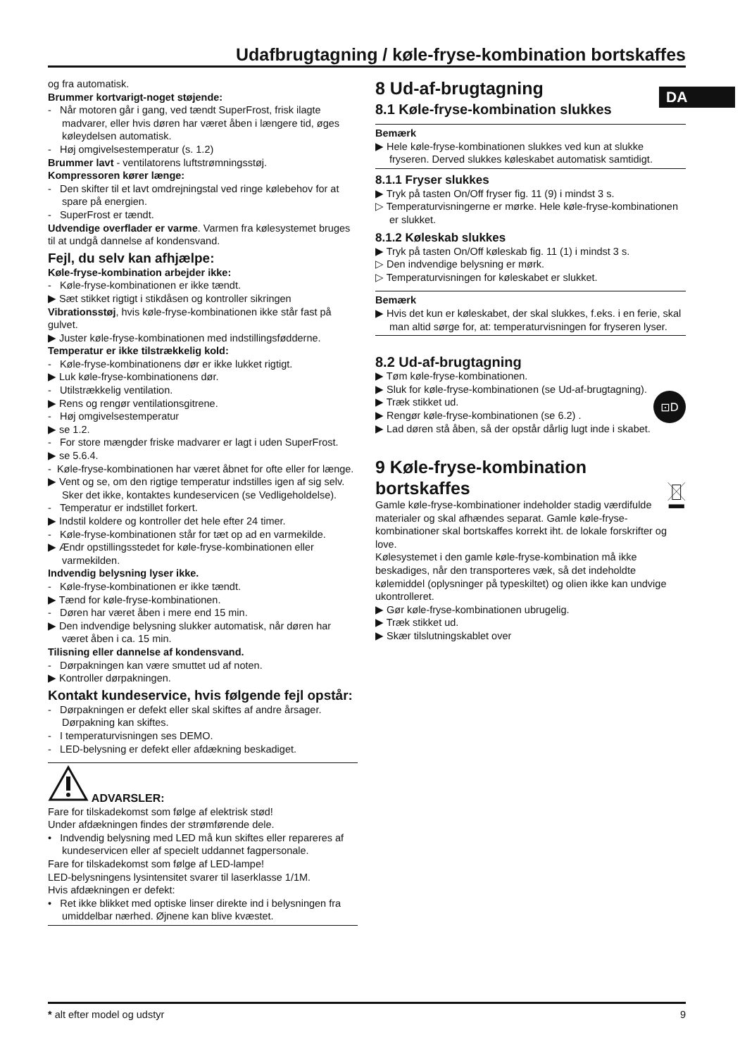Udafbrugtagning / køle-fryse-kombination bortskaffes
DA
og fra automatisk.
Brummer kortvarigt-noget støjende:
- Når motoren går i gang, ved tændt SuperFrost, frisk ilagte madvarer, eller hvis døren har været åben i længere tid, øges køleydelsen automatisk.
- Høj omgivelsestemperatur (s. 1.2)
Brummer lavt - ventilatorens luftstrømningsstøj.
Kompressoren kører længe:
- Den skifter til et lavt omdrejningstal ved ringe kølebehov for at spare på energien.
- SuperFrost er tændt.
Udvendige overflader er varme. Varmen fra kølesystemet bruges til at undgå dannelse af kondensvand.
Fejl, du selv kan afhjælpe:
Køle-fryse-kombination arbejder ikke:
- Køle-fryse-kombinationen er ikke tændt.
▶ Sæt stikket rigtigt i stikdåsen og kontroller sikringen
Vibrationsstøj, hvis køle-fryse-kombinationen ikke står fast på gulvet.
▶ Juster køle-fryse-kombinationen med indstillingsfødderne.
Temperatur er ikke tilstrækkelig kold:
- Køle-fryse-kombinationens dør er ikke lukket rigtigt.
▶ Luk køle-fryse-kombinationens dør.
- Utilstrækkelig ventilation.
▶ Rens og rengør ventilationsgitrene.
- Høj omgivelsestemperatur
▶ se 1.2.
- For store mængder friske madvarer er lagt i uden SuperFrost.
▶ se 5.6.4.
- Køle-fryse-kombinationen har været åbnet for ofte eller for længe.
▶ Vent og se, om den rigtige temperatur indstilles igen af sig selv. Sker det ikke, kontaktes kundeservicen (se Vedligeholdelse).
- Temperatur er indstillet forkert.
▶ Indstil koldere og kontroller det hele efter 24 timer.
- Køle-fryse-kombinationen står for tæt op ad en varmekilde.
▶ Ændr opstillingsstedet for køle-fryse-kombinationen eller varmekilden.
Indvendig belysning lyser ikke.
- Køle-fryse-kombinationen er ikke tændt.
▶ Tænd for køle-fryse-kombinationen.
- Døren har været åben i mere end 15 min.
▶ Den indvendige belysning slukker automatisk, når døren har været åben i ca. 15 min.
Tilisning eller dannelse af kondensvand.
- Dørpakningen kan være smuttet ud af noten.
▶ Kontroller dørpakningen.
Kontakt kundeservice, hvis følgende fejl opstår:
- Dørpakningen er defekt eller skal skiftes af andre årsager. Dørpakning kan skiftes.
- I temperaturvisningen ses DEMO.
- LED-belysning er defekt eller afdækning beskadiget.
ADVARSLER:
Fare for tilskadekomst som følge af elektrisk stød!
Under afdækningen findes der strømførende dele.
• Indvendig belysning med LED må kun skiftes eller repareres af kundeservicen eller af specielt uddannet fagpersonale.
Fare for tilskadekomst som følge af LED-lampe!
LED-belysningens lysintensitet svarer til laserklasse 1/1M.
Hvis afdækningen er defekt:
• Ret ikke blikket med optiske linser direkte ind i belysningen fra umiddelbar nærhed. Øjnene kan blive kvæstet.
8 Ud-af-brugtagning
8.1 Køle-fryse-kombination slukkes
Bemærk
▶ Hele køle-fryse-kombinationen slukkes ved kun at slukke fryseren. Derved slukkes køleskabet automatisk samtidigt.
8.1.1 Fryser slukkes
▶ Tryk på tasten On/Off fryser fig. 11 (9) i mindst 3 s.
▷ Temperaturvisningerne er mørke. Hele køle-fryse-kombinationen er slukket.
8.1.2 Køleskab slukkes
▶ Tryk på tasten On/Off køleskab fig. 11 (1) i mindst 3 s.
▷ Den indvendige belysning er mørk.
▷ Temperaturvisningen for køleskabet er slukket.
Bemærk
▶ Hvis det kun er køleskabet, der skal slukkes, f.eks. i en ferie, skal man altid sørge for, at: temperaturvisningen for fryseren lyser.
8.2 Ud-af-brugtagning
▶ Tøm køle-fryse-kombinationen.
▶ Sluk for køle-fryse-kombinationen (se Ud-af-brugtagning).
▶ Træk stikket ud.
▶ Rengør køle-fryse-kombinationen (se 6.2) .
▶ Lad døren stå åben, så der opstår dårlig lugt inde i skabet.
⊡D
9 Køle-fryse-kombination bortskaffes
Gamle køle-fryse-kombinationer indeholder stadig værdifulde materialer og skal afhændes separat. Gamle køle-fryse-kombinationer skal bortskaffes korrekt iht. de lokale forskrifter og love.
Kølesystemet i den gamle køle-fryse-kombination må ikke beskadiges, når den transporteres væk, så det indeholdte kølemiddel (oplysninger på typeskiltet) og olien ikke kan undvige ukontrolleret.
▶ Gør køle-fryse-kombinationen ubrugelig.
▶ Træk stikket ud.
▶ Skær tilslutningskablet over
* alt efter model og udstyr 9